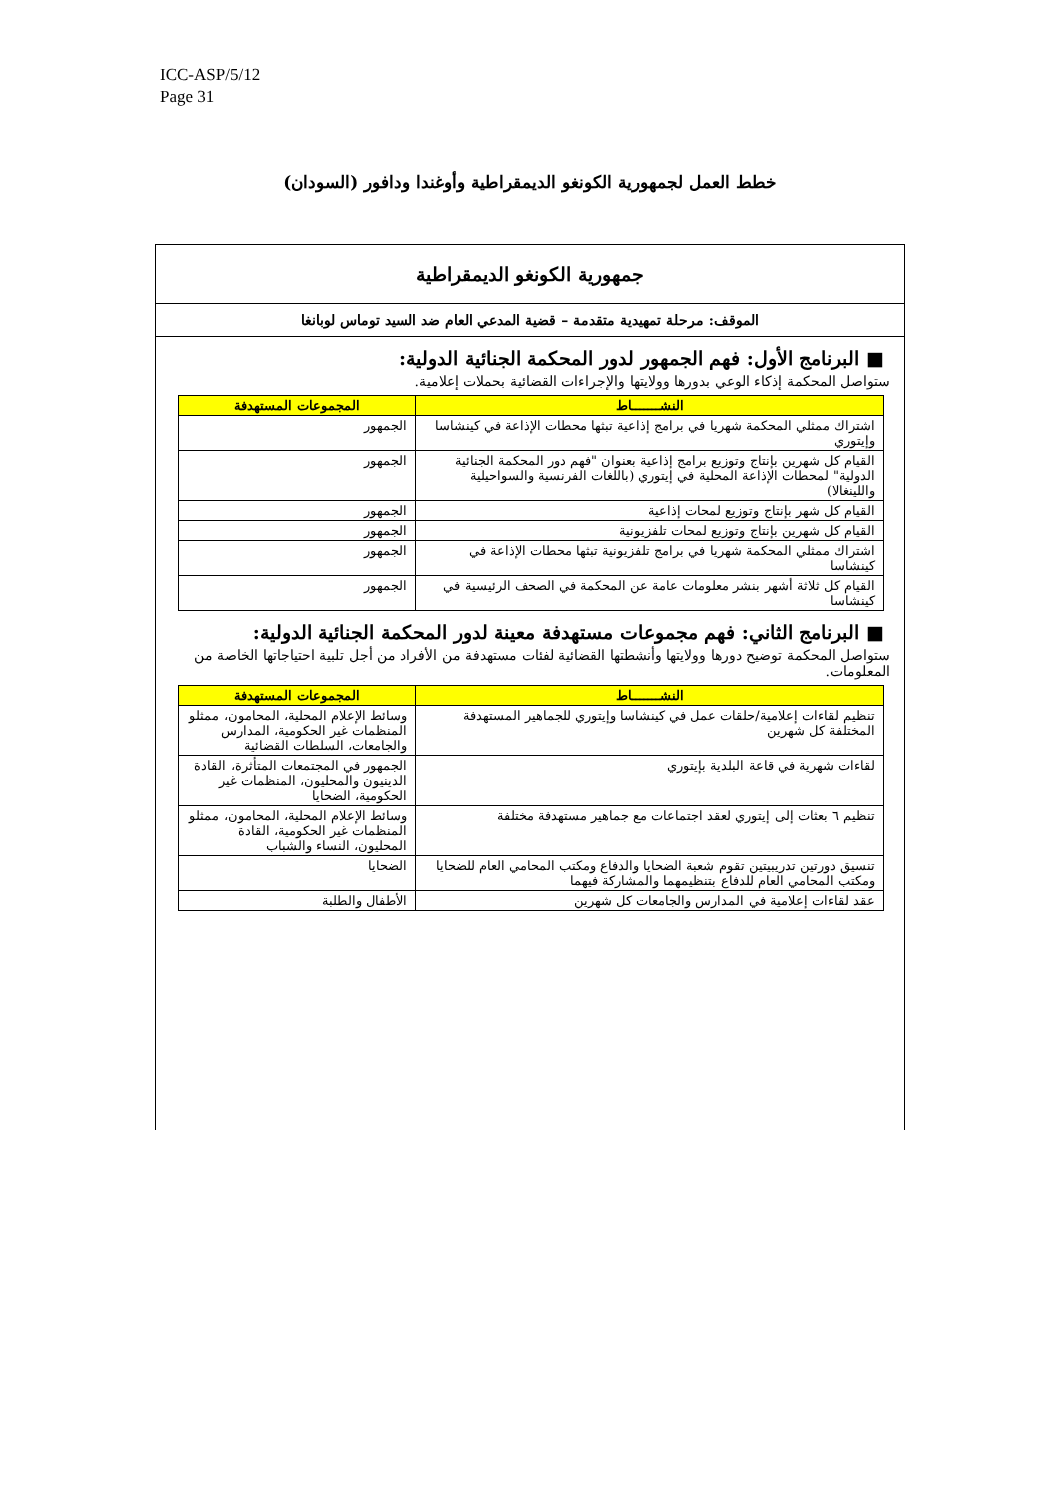ICC-ASP/5/12
Page 31
خطط العمل لجمهورية الكونغو الديمقراطية وأوغندا ودافور (السودان)
جمهورية الكونغو الديمقراطية
الموقف: مرحلة تمهيدية متقدمة – قضية المدعي العام ضد السيد توماس لوبانغا
■ البرنامج الأول: فهم الجمهور لدور المحكمة الجنائية الدولية:
ستواصل المحكمة إذكاء الوعي بدورها وولايتها والإجراءات القضائية بحملات إعلامية.
| النشـــــــاط | المجموعات المستهدفة |
| --- | --- |
| اشتراك ممثلي المحكمة شهريا في برامج إذاعية تبثها محطات الإذاعة في كينشاسا وإيتوري | الجمهور |
| القيام كل شهرين بإنتاج وتوزيع برامج إذاعية بعنوان "فهم دور المحكمة الجنائية الدولية" لمحطات الإذاعة المحلية في إيتوري (باللغات الفرنسية والسواحيلية واللينغالا) | الجمهور |
| القيام كل شهر بإنتاج وتوزيع لمحات إذاعية | الجمهور |
| القيام كل شهرين بإنتاج وتوزيع لمحات تلفزيونية | الجمهور |
| اشتراك ممثلي المحكمة شهريا في برامج تلفزيونية تبثها محطات الإذاعة في كينشاسا | الجمهور |
| القيام كل ثلاثة أشهر بنشر معلومات عامة عن المحكمة في الصحف الرئيسية في كينشاسا | الجمهور |
■ البرنامج الثاني: فهم مجموعات مستهدفة معينة لدور المحكمة الجنائية الدولية:
ستواصل المحكمة توضيح دورها وولايتها وأنشطتها القضائية لفئات مستهدفة من الأفراد من أجل تلبية احتياجاتها الخاصة من المعلومات.
| النشـــــــاط | المجموعات المستهدفة |
| --- | --- |
| تنظيم لقاءات إعلامية/حلقات عمل في كينشاسا وإيتوري للجماهير المستهدفة المختلفة كل شهرين | وسائط الإعلام المحلية، المحامون، ممثلو المنظمات غير الحكومية، المدارس والجامعات، السلطات القضائية |
| لقاءات شهرية في قاعة البلدية بإيتوري | الجمهور في المجتمعات المتأثرة، القادة الدينيون والمحليون، المنظمات غير الحكومية، الضحايا |
| تنظيم ٦ بعثات إلى إيتوري لعقد اجتماعات مع جماهير مستهدفة مختلفة | وسائط الإعلام المحلية، المحامون، ممثلو المنظمات غير الحكومية، القادة المحليون، النساء والشباب |
| تنسيق دورتين تدريبيتين تقوم شعبة الضحايا والدفاع ومكتب المحامي العام للضحايا ومكتب المحامي العام للدفاع بتنظيمهما والمشاركة فيهما | الضحايا |
| عقد لقاءات إعلامية في المدارس والجامعات كل شهرين | الأطفال والطلبة |